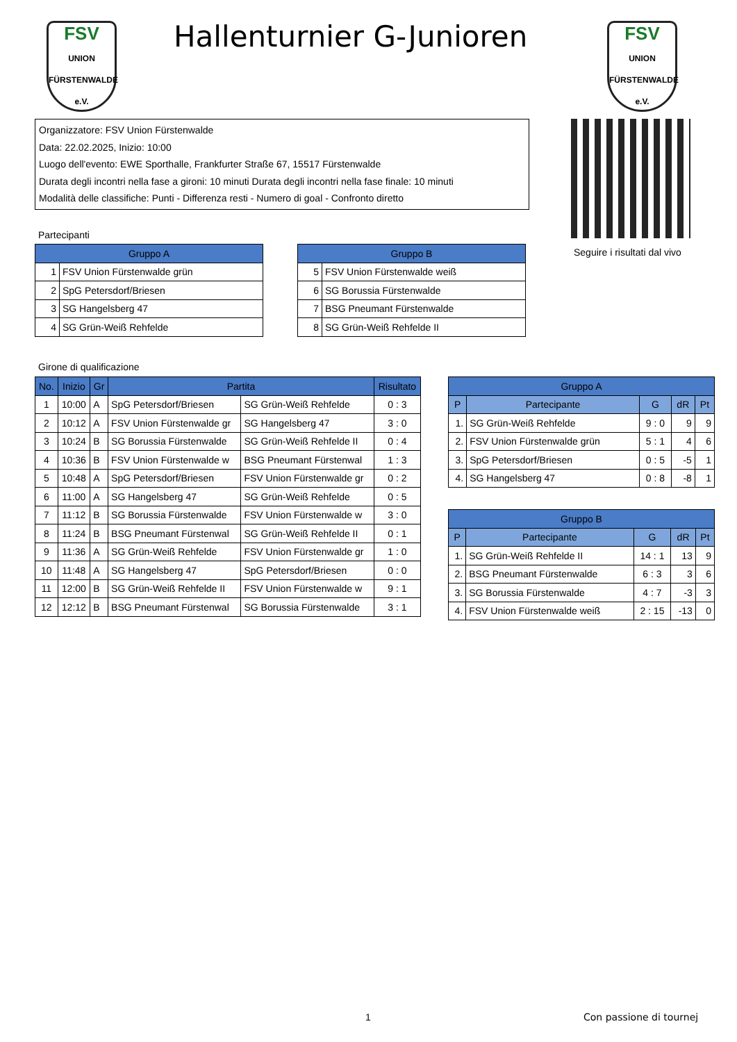FSV
UNION
FÜRSTENWALDE e.V.
Hallenturnier G-Junioren
FSV
UNION
FÜRSTENWALDE e.V.
Organizzatore: FSV Union Fürstenwalde
Data: 22.02.2025, Inizio: 10:00
Luogo dell'evento: EWE Sporthalle, Frankfurter Straße 67, 15517 Fürstenwalde
Durata degli incontri nella fase a gironi: 10 minuti Durata degli incontri nella fase finale: 10 minuti
Modalità delle classifiche: Punti - Differenza resti - Numero di goal - Confronto diretto
Seguire i risultati dal vivo
Partecipanti
| Gruppo A | |
| --- | --- |
| 1 | FSV Union Fürstenwalde grün |
| 2 | SpG Petersdorf/Briesen |
| 3 | SG Hangelsberg 47 |
| 4 | SG Grün-Weiß Rehfelde |
| Gruppo B | |
| --- | --- |
| 5 | FSV Union Fürstenwalde weiß |
| 6 | SG Borussia Fürstenwalde |
| 7 | BSG Pneumant Fürstenwalde |
| 8 | SG Grün-Weiß Rehfelde II |
Girone di qualificazione
| No. | Inizio | Gr | Partita | | Risultato |
| --- | --- | --- | --- | --- | --- |
| 1 | 10:00 | A | SpG Petersdorf/Briesen | SG Grün-Weiß Rehfelde | 0 : 3 |
| 2 | 10:12 | A | FSV Union Fürstenwalde gr | SG Hangelsberg 47 | 3 : 0 |
| 3 | 10:24 | B | SG Borussia Fürstenwalde | SG Grün-Weiß Rehfelde II | 0 : 4 |
| 4 | 10:36 | B | FSV Union Fürstenwalde w | BSG Pneumant Fürstenwal | 1 : 3 |
| 5 | 10:48 | A | SpG Petersdorf/Briesen | FSV Union Fürstenwalde gr | 0 : 2 |
| 6 | 11:00 | A | SG Hangelsberg 47 | SG Grün-Weiß Rehfelde | 0 : 5 |
| 7 | 11:12 | B | SG Borussia Fürstenwalde | FSV Union Fürstenwalde w | 3 : 0 |
| 8 | 11:24 | B | BSG Pneumant Fürstenwal | SG Grün-Weiß Rehfelde II | 0 : 1 |
| 9 | 11:36 | A | SG Grün-Weiß Rehfelde | FSV Union Fürstenwalde gr | 1 : 0 |
| 10 | 11:48 | A | SG Hangelsberg 47 | SpG Petersdorf/Briesen | 0 : 0 |
| 11 | 12:00 | B | SG Grün-Weiß Rehfelde II | FSV Union Fürstenwalde w | 9 : 1 |
| 12 | 12:12 | B | BSG Pneumant Fürstenwal | SG Borussia Fürstenwalde | 3 : 1 |
| Gruppo A | | | | |
| --- | --- | --- | --- | --- |
| P | Partecipante | G | dR | Pt |
| 1. | SG Grün-Weiß Rehfelde | 9 : 0 | 9 | 9 |
| 2. | FSV Union Fürstenwalde grün | 5 : 1 | 4 | 6 |
| 3. | SpG Petersdorf/Briesen | 0 : 5 | -5 | 1 |
| 4. | SG Hangelsberg 47 | 0 : 8 | -8 | 1 |
| Gruppo B | | | | |
| --- | --- | --- | --- | --- |
| P | Partecipante | G | dR | Pt |
| 1. | SG Grün-Weiß Rehfelde II | 14 : 1 | 13 | 9 |
| 2. | BSG Pneumant Fürstenwalde | 6 : 3 | 3 | 6 |
| 3. | SG Borussia Fürstenwalde | 4 : 7 | -3 | 3 |
| 4. | FSV Union Fürstenwalde weiß | 2 : 15 | -13 | 0 |
1 Con passione di tournej